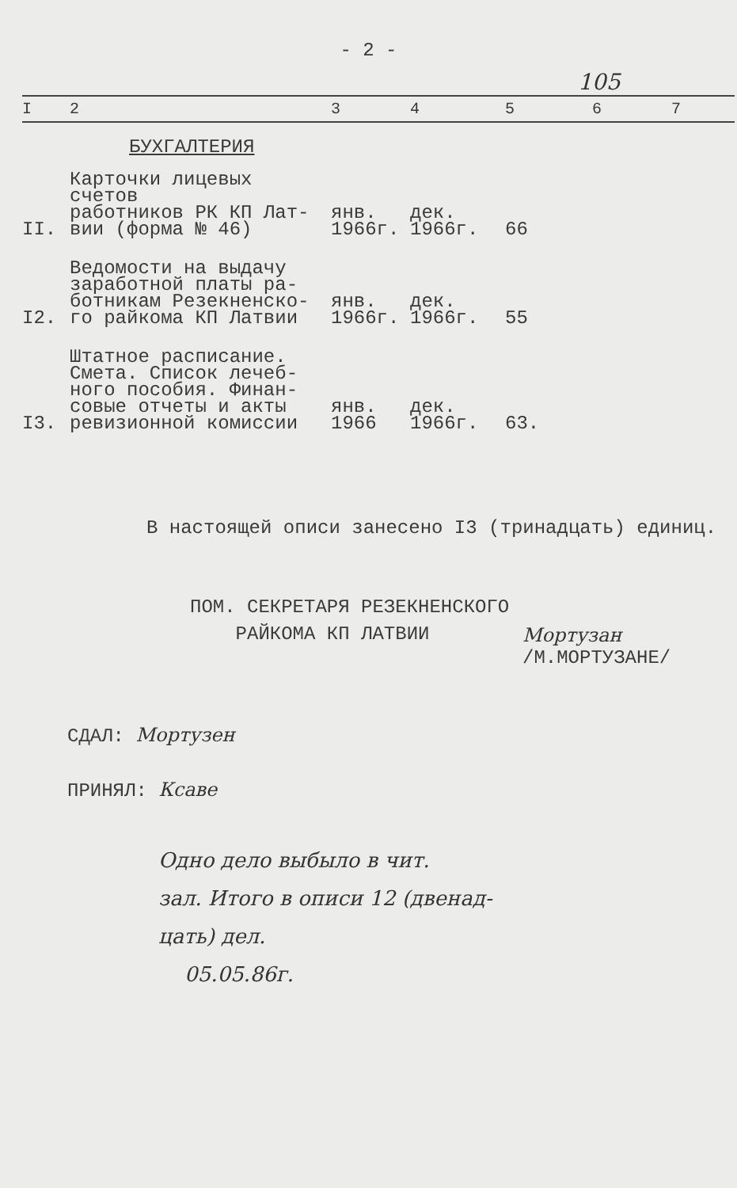- 2 -
105
| I | 2 | 3 | 4 | 5 | 6 | 7 |
| --- | --- | --- | --- | --- | --- | --- |
| БУХГАЛТЕРИЯ | | | | | | |
| II. | Карточки лицевых счетов работников РК КП Лат- вии (форма № 46) | янв. 1966г. | дек. 1966г. | 66 | | |
| I2. | Ведомости на выдачу заработной платы ра- ботникам Резекненско- го райкома КП Латвии | янв. 1966г. | дек. 1966г. | 55 | | |
| I3. | Штатное расписание. Смета. Список лечеб- ного пособия. Финан- совые отчеты и акты ревизионной комиссии | янв. 1966 | дек. 1966г. | 63. | | |
В настоящей описи занесено I3 (тринадцать) единиц.
ПОМ. СЕКРЕТАРЯ РЕЗЕКНЕНСКОГО
РАЙКОМА КП ЛАТВИИ
Мортузан
/М.МОРТУЗАНЕ/
СДАЛ: Мортузен
ПРИНЯЛ: Ксаве
Одно дело выбыло в чит.
зал. Итого в описи 12 (двенад-
цать) дел.
05.05.86г.